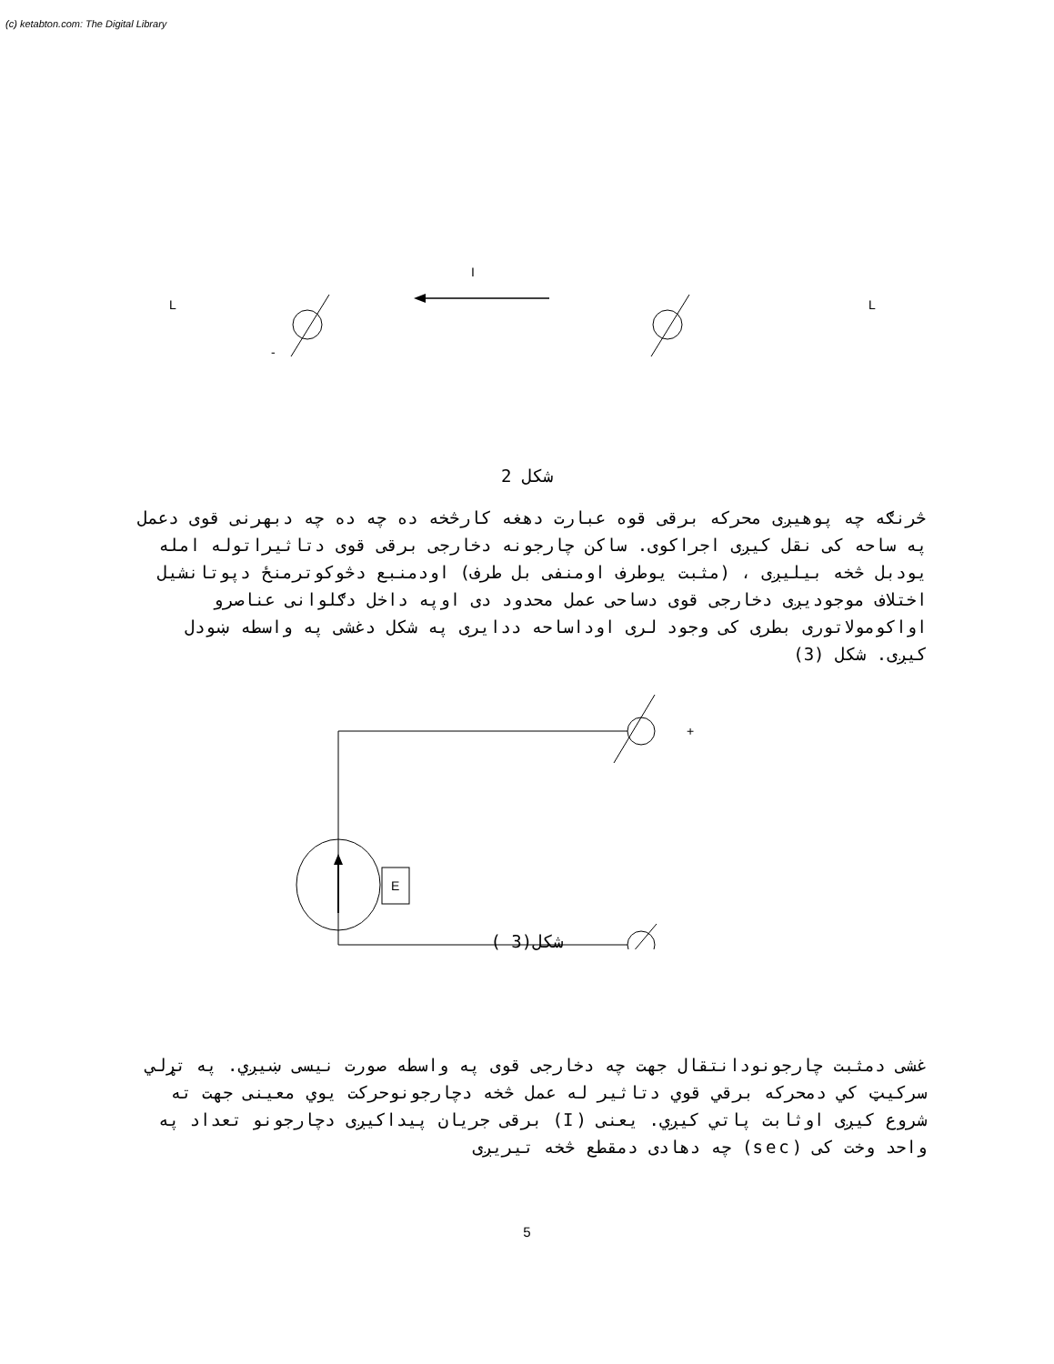(c) ketabton.com: The Digital Library
I
L
L
-
شکل 2
څرنګه چه پوهیږی محرکه برقی قوه عبارت دهغه کارڅخه ده چه ده چه دبهرنی قوی دعمل په ساحه کی نقل کیږی اجراکوی. ساکن چارجونه دخارجی برقی قوی دتاثیراتوله امله یودبل څخه بیلیږی ، (مثبت یوطرف اومنفی بل طرف) اودمنبع دڅوکوترمنځ دپوتانشیل اختلاف موجودیږی دخارجی قوی دساحی عمل محدود دی اوپه داخل دګلوانی عناصرو اواکومولاتوری بطری کی وجود لری اوداساحه ددایری په شکل دغشی په واسطه ښودل کیږی. شکل (3)
E
+
_
شکل(3 )
غشی دمثبت چارجونودانتقال جهت چه دخارجی قوی په واسطه صورت نیسی ښيږي. په تړلي سرکیټ کي دمحرکه برقي قوي دتاثیر له عمل څخه دچارجونوحرکت یوي معینی جهت ته شروع کیږی اوثابت پاتي کیږي. یعنی (I) برقی جریان پیداکیږی دچارجونو تعداد په واحد وخت کی (sec) چه دهادی دمقطع څخه تیریږی
5